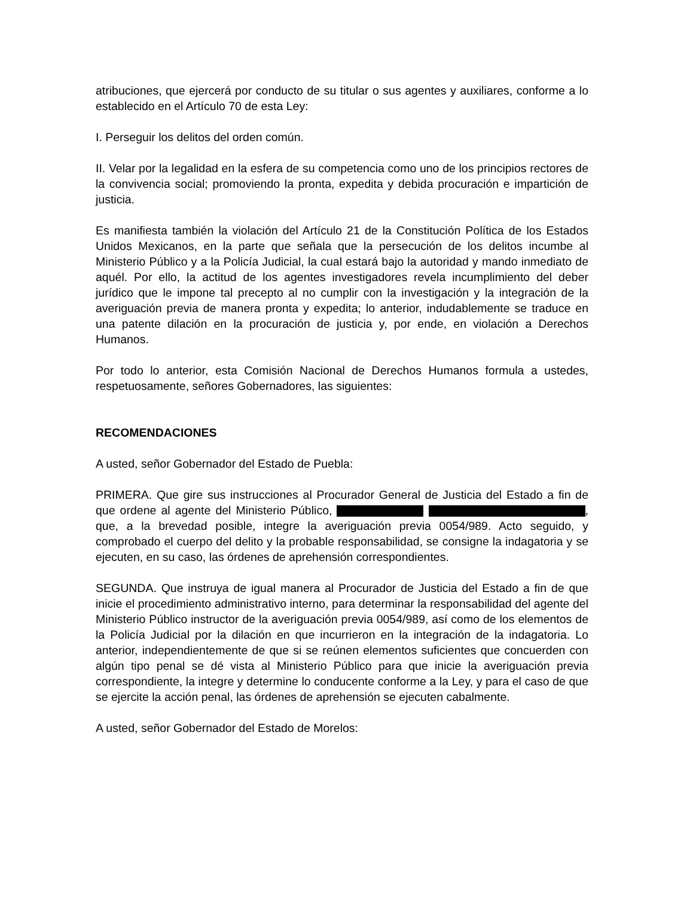atribuciones, que ejercerá por conducto de su titular o sus agentes y auxiliares, conforme a lo establecido en el Artículo 70 de esta Ley:
I. Perseguir los delitos del orden común.
II. Velar por la legalidad en la esfera de su competencia como uno de los principios rectores de la convivencia social; promoviendo la pronta, expedita y debida procuración e impartición de justicia.
Es manifiesta también la violación del Artículo 21 de la Constitución Política de los Estados Unidos Mexicanos, en la parte que señala que la persecución de los delitos incumbe al Ministerio Público y a la Policía Judicial, la cual estará bajo la autoridad y mando inmediato de aquél. Por ello, la actitud de los agentes investigadores revela incumplimiento del deber jurídico que le impone tal precepto al no cumplir con la investigación y la integración de la averiguación previa de manera pronta y expedita; lo anterior, indudablemente se traduce en una patente dilación en la procuración de justicia y, por ende, en violación a Derechos Humanos.
Por todo lo anterior, esta Comisión Nacional de Derechos Humanos formula a ustedes, respetuosamente, señores Gobernadores, las siguientes:
RECOMENDACIONES
A usted, señor Gobernador del Estado de Puebla:
PRIMERA. Que gire sus instrucciones al Procurador General de Justicia del Estado a fin de que ordene al agente del Ministerio Público, , que, a la brevedad posible, integre la averiguación previa 0054/989. Acto seguido, y comprobado el cuerpo del delito y la probable responsabilidad, se consigne la indagatoria y se ejecuten, en su caso, las órdenes de aprehensión correspondientes.
SEGUNDA. Que instruya de igual manera al Procurador de Justicia del Estado a fin de que inicie el procedimiento administrativo interno, para determinar la responsabilidad del agente del Ministerio Público instructor de la averiguación previa 0054/989, así como de los elementos de la Policía Judicial por la dilación en que incurrieron en la integración de la indagatoria. Lo anterior, independientemente de que si se reúnen elementos suficientes que concuerden con algún tipo penal se dé vista al Ministerio Público para que inicie la averiguación previa correspondiente, la integre y determine lo conducente conforme a la Ley, y para el caso de que se ejercite la acción penal, las órdenes de aprehensión se ejecuten cabalmente.
A usted, señor Gobernador del Estado de Morelos: